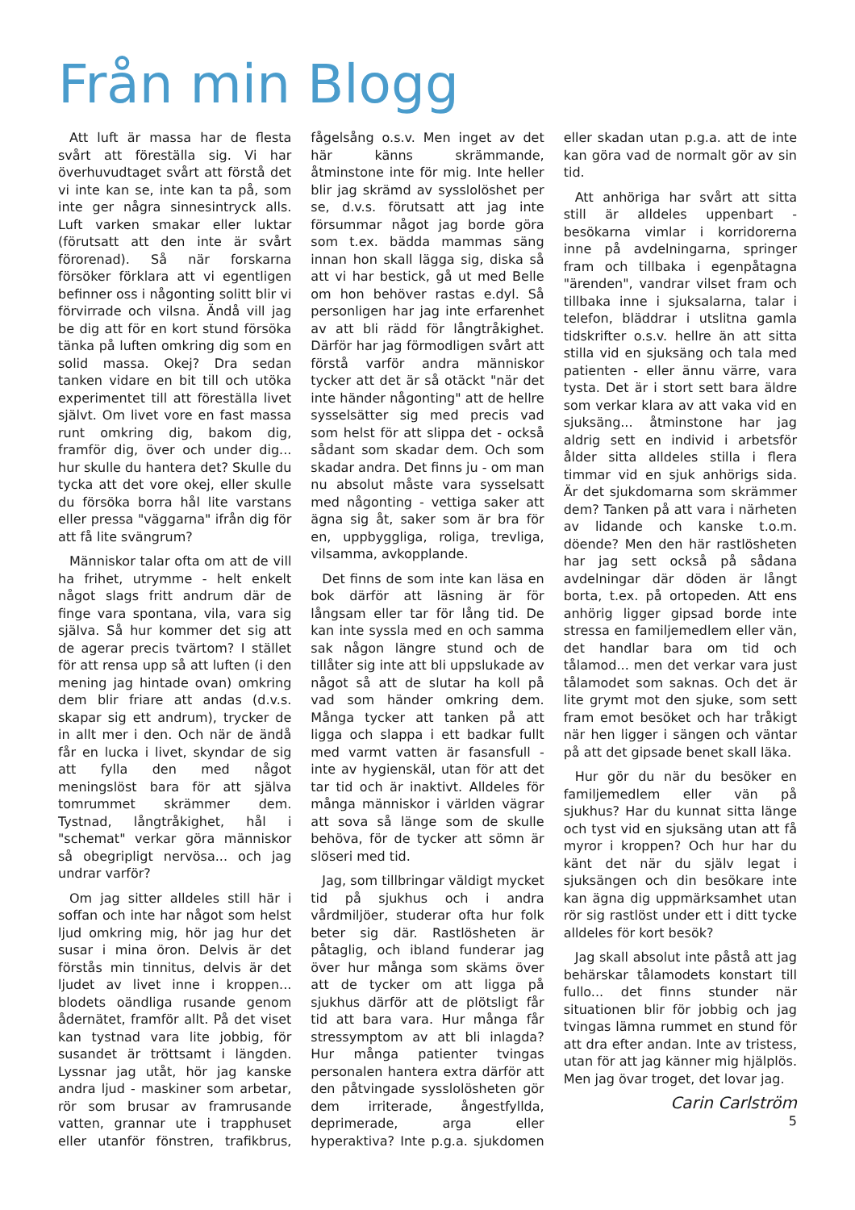Från min Blogg
Att luft är massa har de flesta svårt att föreställa sig. Vi har överhuvudtaget svårt att förstå det vi inte kan se, inte kan ta på, som inte ger några sinnesintryck alls. Luft varken smakar eller luktar (förutsatt att den inte är svårt förorenad). Så när forskarna försöker förklara att vi egentligen befinner oss i någonting solitt blir vi förvirrade och vilsna. Ändå vill jag be dig att för en kort stund försöka tänka på luften omkring dig som en solid massa. Okej? Dra sedan tanken vidare en bit till och utöka experimentet till att föreställa livet självt. Om livet vore en fast massa runt omkring dig, bakom dig, framför dig, över och under dig... hur skulle du hantera det? Skulle du tycka att det vore okej, eller skulle du försöka borra hål lite varstans eller pressa "väggarna" ifrån dig för att få lite svängrum?
Människor talar ofta om att de vill ha frihet, utrymme - helt enkelt något slags fritt andrum där de finge vara spontana, vila, vara sig själva. Så hur kommer det sig att de agerar precis tvärtom? I stället för att rensa upp så att luften (i den mening jag hintade ovan) omkring dem blir friare att andas (d.v.s. skapar sig ett andrum), trycker de in allt mer i den. Och när de ändå får en lucka i livet, skyndar de sig att fylla den med något meningslöst bara för att själva tomrummet skrämmer dem. Tystnad, långtråkighet, hål i "schemat" verkar göra människor så obegripligt nervösa... och jag undrar varför?
Om jag sitter alldeles still här i soffan och inte har något som helst ljud omkring mig, hör jag hur det susar i mina öron. Delvis är det förstås min tinnitus, delvis är det ljudet av livet inne i kroppen... blodets oändliga rusande genom ådernätet, framför allt. På det viset kan tystnad vara lite jobbig, för susandet är tröttsamt i längden. Lyssnar jag utåt, hör jag kanske andra ljud - maskiner som arbetar, rör som brusar av framrusande vatten, grannar ute i trapphuset eller utanför fönstren, trafikbrus, fågelsång o.s.v. Men inget av det här känns skrämmande, åtminstone inte för mig. Inte heller blir jag skrämd av sysslolöshet per se, d.v.s. förutsatt att jag inte försummar något jag borde göra som t.ex. bädda mammas säng innan hon skall lägga sig, diska så att vi har bestick, gå ut med Belle om hon behöver rastas e.dyl. Så personligen har jag inte erfarenhet av att bli rädd för långtråkighet. Därför har jag förmodligen svårt att förstå varför andra människor tycker att det är så otäckt "när det inte händer någonting" att de hellre sysselsätter sig med precis vad som helst för att slippa det - också sådant som skadar dem. Och som skadar andra. Det finns ju - om man nu absolut måste vara sysselsatt med någonting - vettiga saker att ägna sig åt, saker som är bra för en, uppbyggliga, roliga, trevliga, vilsamma, avkopplande.
Det finns de som inte kan läsa en bok därför att läsning är för långsam eller tar för lång tid. De kan inte syssla med en och samma sak någon längre stund och de tillåter sig inte att bli uppslukade av något så att de slutar ha koll på vad som händer omkring dem. Många tycker att tanken på att ligga och slappa i ett badkar fullt med varmt vatten är fasansfull - inte av hygienskäl, utan för att det tar tid och är inaktivt. Alldeles för många människor i världen vägrar att sova så länge som de skulle behöva, för de tycker att sömn är slöseri med tid.
Jag, som tillbringar väldigt mycket tid på sjukhus och i andra vårdmiljöer, studerar ofta hur folk beter sig där. Rastlösheten är påtaglig, och ibland funderar jag över hur många som skäms över att de tycker om att ligga på sjukhus därför att de plötsligt får tid att bara vara. Hur många får stressymptom av att bli inlagda? Hur många patienter tvingas personalen hantera extra därför att den påtvingade sysslolösheten gör dem irriterade, ångestfyllda, deprimerade, arga eller hyperaktiva? Inte p.g.a. sjukdomen eller skadan utan p.g.a. att de inte kan göra vad de normalt gör av sin tid.
Att anhöriga har svårt att sitta still är alldeles uppenbart - besökarna vimlar i korridorerna inne på avdelningarna, springer fram och tillbaka i egenpåtagna "ärenden", vandrar vilset fram och tillbaka inne i sjuksalarna, talar i telefon, bläddrar i utslitna gamla tidskrifter o.s.v. hellre än att sitta stilla vid en sjuksäng och tala med patienten - eller ännu värre, vara tysta. Det är i stort sett bara äldre som verkar klara av att vaka vid en sjuksäng... åtminstone har jag aldrig sett en individ i arbetsför ålder sitta alldeles stilla i flera timmar vid en sjuk anhörigs sida. Är det sjukdomarna som skrämmer dem? Tanken på att vara i närheten av lidande och kanske t.o.m. döende? Men den här rastlösheten har jag sett också på sådana avdelningar där döden är långt borta, t.ex. på ortopeden. Att ens anhörig ligger gipsad borde inte stressa en familjemedlem eller vän, det handlar bara om tid och tålamod... men det verkar vara just tålamodet som saknas. Och det är lite grymt mot den sjuke, som sett fram emot besöket och har tråkigt när hen ligger i sängen och väntar på att det gipsade benet skall läka.
Hur gör du när du besöker en familjemedlem eller vän på sjukhus? Har du kunnat sitta länge och tyst vid en sjuksäng utan att få myror i kroppen? Och hur har du känt det när du själv legat i sjuksängen och din besökare inte kan ägna dig uppmärksamhet utan rör sig rastlöst under ett i ditt tycke alldeles för kort besök?
Jag skall absolut inte påstå att jag behärskar tålamodets konstart till fullo... det finns stunder när situationen blir för jobbig och jag tvingas lämna rummet en stund för att dra efter andan. Inte av tristess, utan för att jag känner mig hjälplös. Men jag övar troget, det lovar jag.
Carin Carlström
5